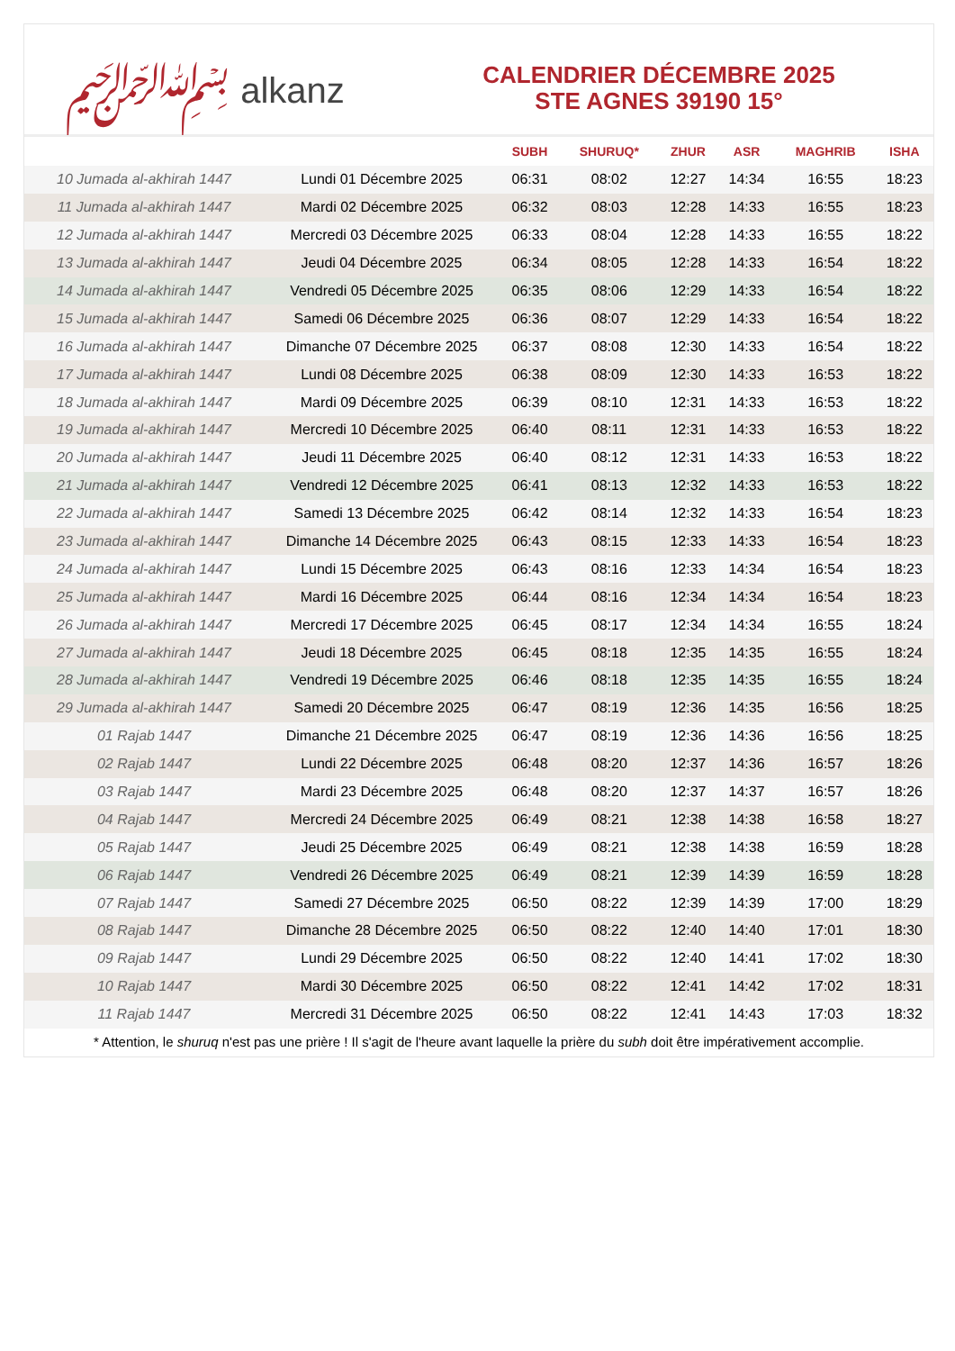﷽ alkanz
CALENDRIER DÉCEMBRE 2025
STE AGNES 39190 15°
| | | SUBH | SHURUQ* | ZHUR | ASR | MAGHRIB | ISHA |
| --- | --- | --- | --- | --- | --- | --- | --- |
| 10 Jumada al-akhirah 1447 | Lundi 01 Décembre 2025 | 06:31 | 08:02 | 12:27 | 14:34 | 16:55 | 18:23 |
| 11 Jumada al-akhirah 1447 | Mardi 02 Décembre 2025 | 06:32 | 08:03 | 12:28 | 14:33 | 16:55 | 18:23 |
| 12 Jumada al-akhirah 1447 | Mercredi 03 Décembre 2025 | 06:33 | 08:04 | 12:28 | 14:33 | 16:55 | 18:22 |
| 13 Jumada al-akhirah 1447 | Jeudi 04 Décembre 2025 | 06:34 | 08:05 | 12:28 | 14:33 | 16:54 | 18:22 |
| 14 Jumada al-akhirah 1447 | Vendredi 05 Décembre 2025 | 06:35 | 08:06 | 12:29 | 14:33 | 16:54 | 18:22 |
| 15 Jumada al-akhirah 1447 | Samedi 06 Décembre 2025 | 06:36 | 08:07 | 12:29 | 14:33 | 16:54 | 18:22 |
| 16 Jumada al-akhirah 1447 | Dimanche 07 Décembre 2025 | 06:37 | 08:08 | 12:30 | 14:33 | 16:54 | 18:22 |
| 17 Jumada al-akhirah 1447 | Lundi 08 Décembre 2025 | 06:38 | 08:09 | 12:30 | 14:33 | 16:53 | 18:22 |
| 18 Jumada al-akhirah 1447 | Mardi 09 Décembre 2025 | 06:39 | 08:10 | 12:31 | 14:33 | 16:53 | 18:22 |
| 19 Jumada al-akhirah 1447 | Mercredi 10 Décembre 2025 | 06:40 | 08:11 | 12:31 | 14:33 | 16:53 | 18:22 |
| 20 Jumada al-akhirah 1447 | Jeudi 11 Décembre 2025 | 06:40 | 08:12 | 12:31 | 14:33 | 16:53 | 18:22 |
| 21 Jumada al-akhirah 1447 | Vendredi 12 Décembre 2025 | 06:41 | 08:13 | 12:32 | 14:33 | 16:53 | 18:22 |
| 22 Jumada al-akhirah 1447 | Samedi 13 Décembre 2025 | 06:42 | 08:14 | 12:32 | 14:33 | 16:54 | 18:23 |
| 23 Jumada al-akhirah 1447 | Dimanche 14 Décembre 2025 | 06:43 | 08:15 | 12:33 | 14:33 | 16:54 | 18:23 |
| 24 Jumada al-akhirah 1447 | Lundi 15 Décembre 2025 | 06:43 | 08:16 | 12:33 | 14:34 | 16:54 | 18:23 |
| 25 Jumada al-akhirah 1447 | Mardi 16 Décembre 2025 | 06:44 | 08:16 | 12:34 | 14:34 | 16:54 | 18:23 |
| 26 Jumada al-akhirah 1447 | Mercredi 17 Décembre 2025 | 06:45 | 08:17 | 12:34 | 14:34 | 16:55 | 18:24 |
| 27 Jumada al-akhirah 1447 | Jeudi 18 Décembre 2025 | 06:45 | 08:18 | 12:35 | 14:35 | 16:55 | 18:24 |
| 28 Jumada al-akhirah 1447 | Vendredi 19 Décembre 2025 | 06:46 | 08:18 | 12:35 | 14:35 | 16:55 | 18:24 |
| 29 Jumada al-akhirah 1447 | Samedi 20 Décembre 2025 | 06:47 | 08:19 | 12:36 | 14:35 | 16:56 | 18:25 |
| 01 Rajab 1447 | Dimanche 21 Décembre 2025 | 06:47 | 08:19 | 12:36 | 14:36 | 16:56 | 18:25 |
| 02 Rajab 1447 | Lundi 22 Décembre 2025 | 06:48 | 08:20 | 12:37 | 14:36 | 16:57 | 18:26 |
| 03 Rajab 1447 | Mardi 23 Décembre 2025 | 06:48 | 08:20 | 12:37 | 14:37 | 16:57 | 18:26 |
| 04 Rajab 1447 | Mercredi 24 Décembre 2025 | 06:49 | 08:21 | 12:38 | 14:38 | 16:58 | 18:27 |
| 05 Rajab 1447 | Jeudi 25 Décembre 2025 | 06:49 | 08:21 | 12:38 | 14:38 | 16:59 | 18:28 |
| 06 Rajab 1447 | Vendredi 26 Décembre 2025 | 06:49 | 08:21 | 12:39 | 14:39 | 16:59 | 18:28 |
| 07 Rajab 1447 | Samedi 27 Décembre 2025 | 06:50 | 08:22 | 12:39 | 14:39 | 17:00 | 18:29 |
| 08 Rajab 1447 | Dimanche 28 Décembre 2025 | 06:50 | 08:22 | 12:40 | 14:40 | 17:01 | 18:30 |
| 09 Rajab 1447 | Lundi 29 Décembre 2025 | 06:50 | 08:22 | 12:40 | 14:41 | 17:02 | 18:30 |
| 10 Rajab 1447 | Mardi 30 Décembre 2025 | 06:50 | 08:22 | 12:41 | 14:42 | 17:02 | 18:31 |
| 11 Rajab 1447 | Mercredi 31 Décembre 2025 | 06:50 | 08:22 | 12:41 | 14:43 | 17:03 | 18:32 |
* Attention, le shuruq n'est pas une prière ! Il s'agit de l'heure avant laquelle la prière du subh doit être impérativement accomplie.